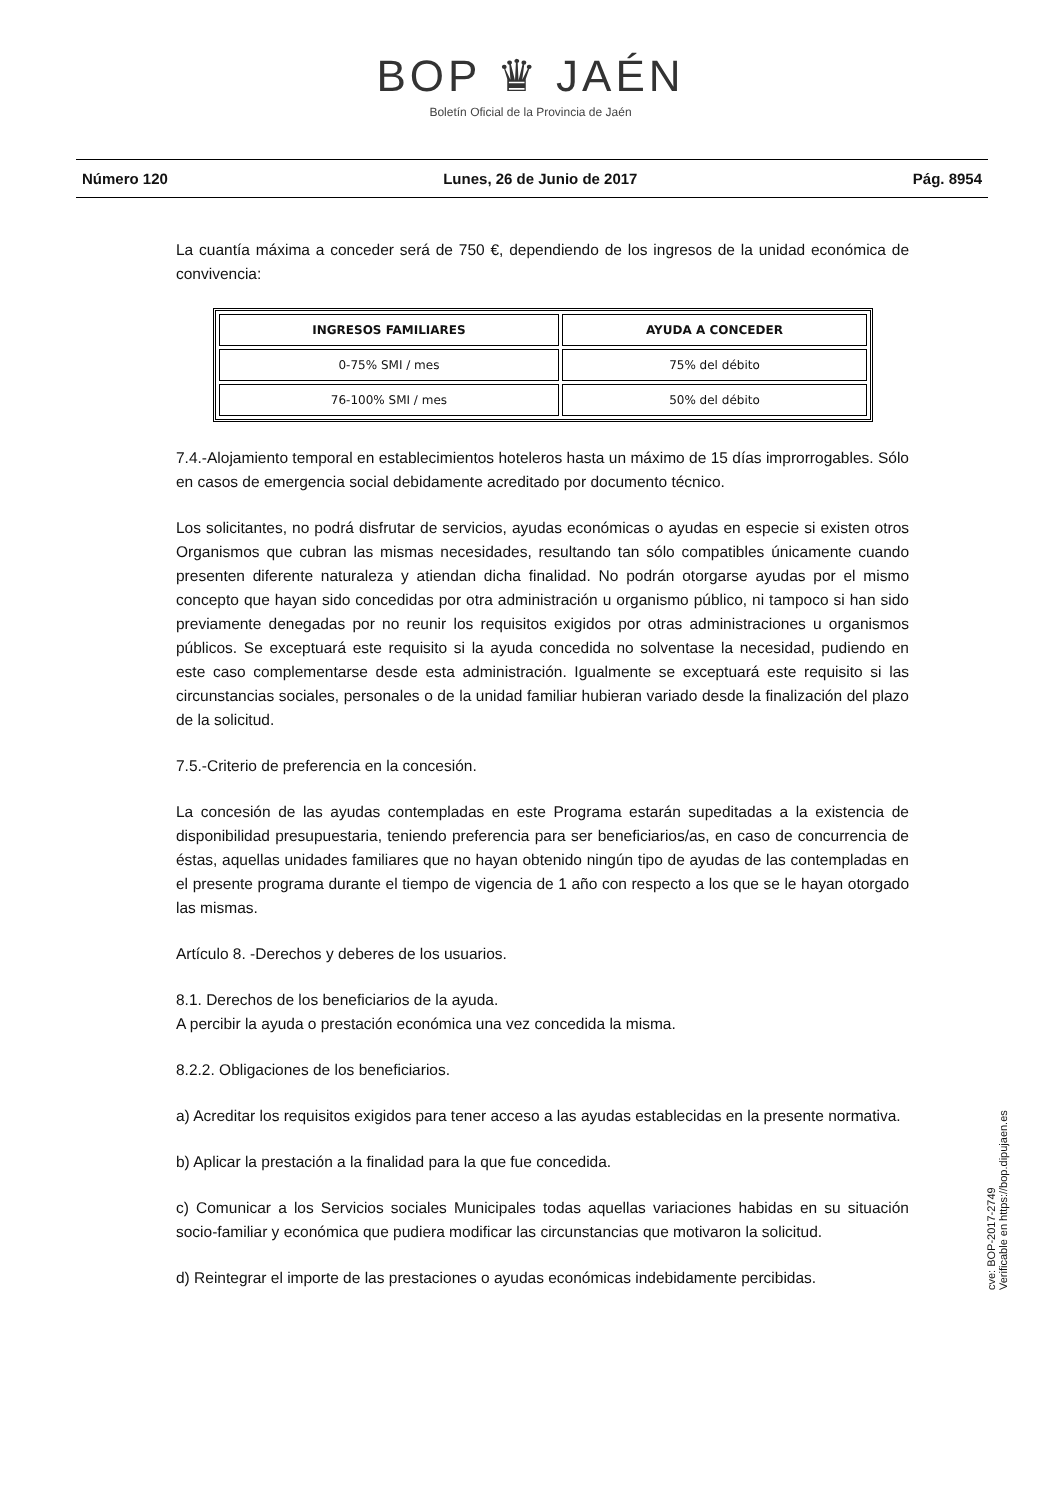BOP ♛ JAÉN
Boletín Oficial de la Provincia de Jaén
Número 120 Lunes, 26 de Junio de 2017 Pág. 8954
La cuantía máxima a conceder será de 750 €, dependiendo de los ingresos de la unidad económica de convivencia:
| INGRESOS FAMILIARES | AYUDA A CONCEDER |
| --- | --- |
| 0-75% SMI / mes | 75% del débito |
| 76-100% SMI / mes | 50% del débito |
7.4.-Alojamiento temporal en establecimientos hoteleros hasta un máximo de 15 días improrrogables. Sólo en casos de emergencia social debidamente acreditado por documento técnico.
Los solicitantes, no podrá disfrutar de servicios, ayudas económicas o ayudas en especie si existen otros Organismos que cubran las mismas necesidades, resultando tan sólo compatibles únicamente cuando presenten diferente naturaleza y atiendan dicha finalidad. No podrán otorgarse ayudas por el mismo concepto que hayan sido concedidas por otra administración u organismo público, ni tampoco si han sido previamente denegadas por no reunir los requisitos exigidos por otras administraciones u organismos públicos. Se exceptuará este requisito si la ayuda concedida no solventase la necesidad, pudiendo en este caso complementarse desde esta administración. Igualmente se exceptuará este requisito si las circunstancias sociales, personales o de la unidad familiar hubieran variado desde la finalización del plazo de la solicitud.
7.5.-Criterio de preferencia en la concesión.
La concesión de las ayudas contempladas en este Programa estarán supeditadas a la existencia de disponibilidad presupuestaria, teniendo preferencia para ser beneficiarios/as, en caso de concurrencia de éstas, aquellas unidades familiares que no hayan obtenido ningún tipo de ayudas de las contempladas en el presente programa durante el tiempo de vigencia de 1 año con respecto a los que se le hayan otorgado las mismas.
Artículo 8. -Derechos y deberes de los usuarios.
8.1. Derechos de los beneficiarios de la ayuda.
A percibir la ayuda o prestación económica una vez concedida la misma.
8.2.2. Obligaciones de los beneficiarios.
a) Acreditar los requisitos exigidos para tener acceso a las ayudas establecidas en la presente normativa.
b) Aplicar la prestación a la finalidad para la que fue concedida.
c) Comunicar a los Servicios sociales Municipales todas aquellas variaciones habidas en su situación socio-familiar y económica que pudiera modificar las circunstancias que motivaron la solicitud.
d) Reintegrar el importe de las prestaciones o ayudas económicas indebidamente percibidas.
cve: BOP-2017-2749
Verificable en https://bop.dipujaen.es